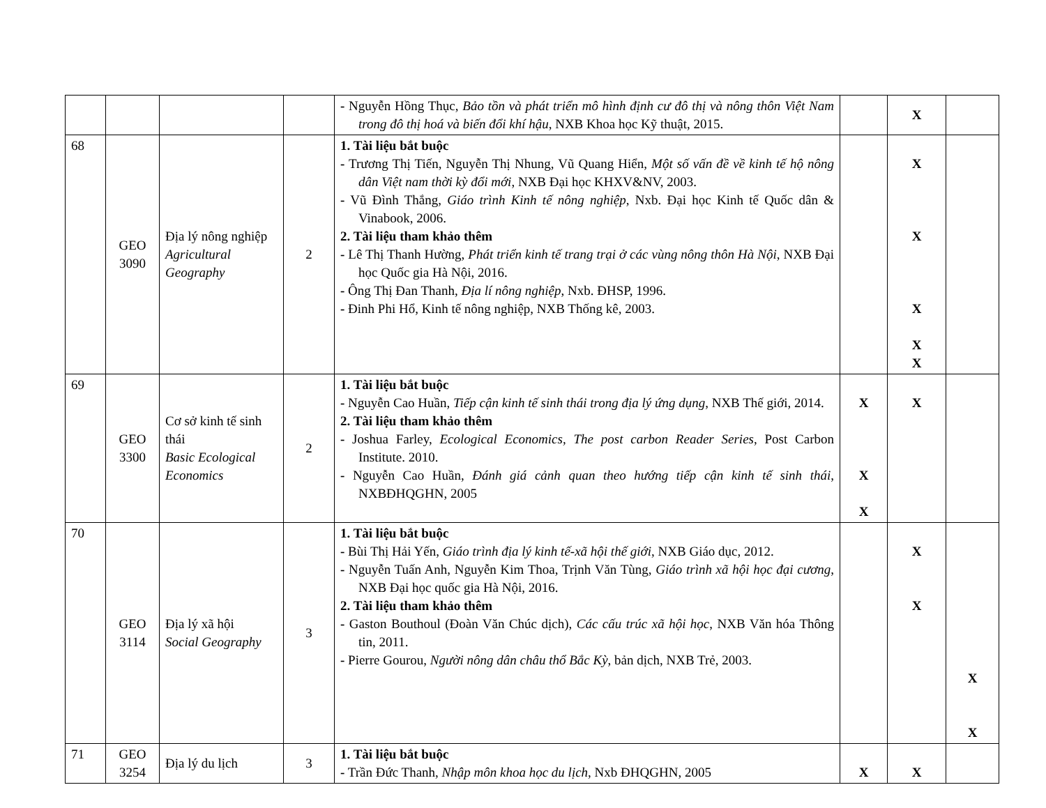| | | | | - Nguyễn Hồng Thục, Bảo tồn và phát triển mô hình định cư đô thị và nông thôn Việt Nam trong đô thị hoá và biến đổi khí hậu , NXB Khoa học Kỹ thuật, 2015. | | X | |
| 68 | GEO 3090 | Địa lý nông nghiệp Agricultural Geography | 2 | 1. Tài liệu bắt buộc - Trương Thị Tiến, Nguyễn Thị Nhung, Vũ Quang Hiển, Một số vấn đề về kinh tế hộ nông dân Việt nam thời kỳ đổi mới , NXB Đại học KHXV&NV, 2003. - Vũ Đình Thắng, Giáo trình Kinh tế nông nghiệp , Nxb. Đại học Kinh tế Quốc dân & Vinabook, 2006. 2. Tài liệu tham khảo thêm - Lê Thị Thanh Hường, Phát triển kinh tế trang trại ở các vùng nông thôn Hà Nội , NXB Đại học Quốc gia Hà Nội, 2016. - Ông Thị Đan Thanh, Địa lí nông nghiệp , Nxb. ĐHSP, 1996. - Đinh Phi Hổ, Kinh tế nông nghiệp, NXB Thống kê, 2003. | | X X X X X | |
| 69 | GEO 3300 | Cơ sở kinh tế sinh thái Basic Ecological Economics | 2 | 1. Tài liệu bắt buộc - Nguyễn Cao Huần, Tiếp cận kinh tế sinh thái trong địa lý ứng dụng , NXB Thế giới, 2014. 2. Tài liệu tham khảo thêm - Joshua Farley, Ecological Economics, The post carbon Reader Series , Post Carbon Institute. 2010. - Nguyễn Cao Huần, Đánh giá cảnh quan theo hướng tiếp cận kinh tế sinh thái , NXBĐHQGHN, 2005 | X X X | X | |
| 70 | GEO 3114 | Địa lý xã hội Social Geography | 3 | 1. Tài liệu bắt buộc - Bùi Thị Hải Yến, Giáo trình địa lý kinh tế-xã hội thế giới , NXB Giáo dục, 2012. - Nguyễn Tuấn Anh, Nguyễn Kim Thoa, Trịnh Văn Tùng, Giáo trình xã hội học đại cương , NXB Đại học quốc gia Hà Nội, 2016. 2. Tài liệu tham khảo thêm - Gaston Bouthoul (Đoàn Văn Chúc dịch), Các cấu trúc xã hội học , NXB Văn hóa Thông tin, 2011. - Pierre Gourou, Người nông dân châu thổ Bắc Kỳ , bản dịch, NXB Trẻ, 2003. | | X X | X X |
| 71 | GEO 3254 | Địa lý du lịch | 3 | 1. Tài liệu bắt buộc - Trần Đức Thanh, Nhập môn khoa học du lịch , Nxb ĐHQGHN, 2005 | X | X | |